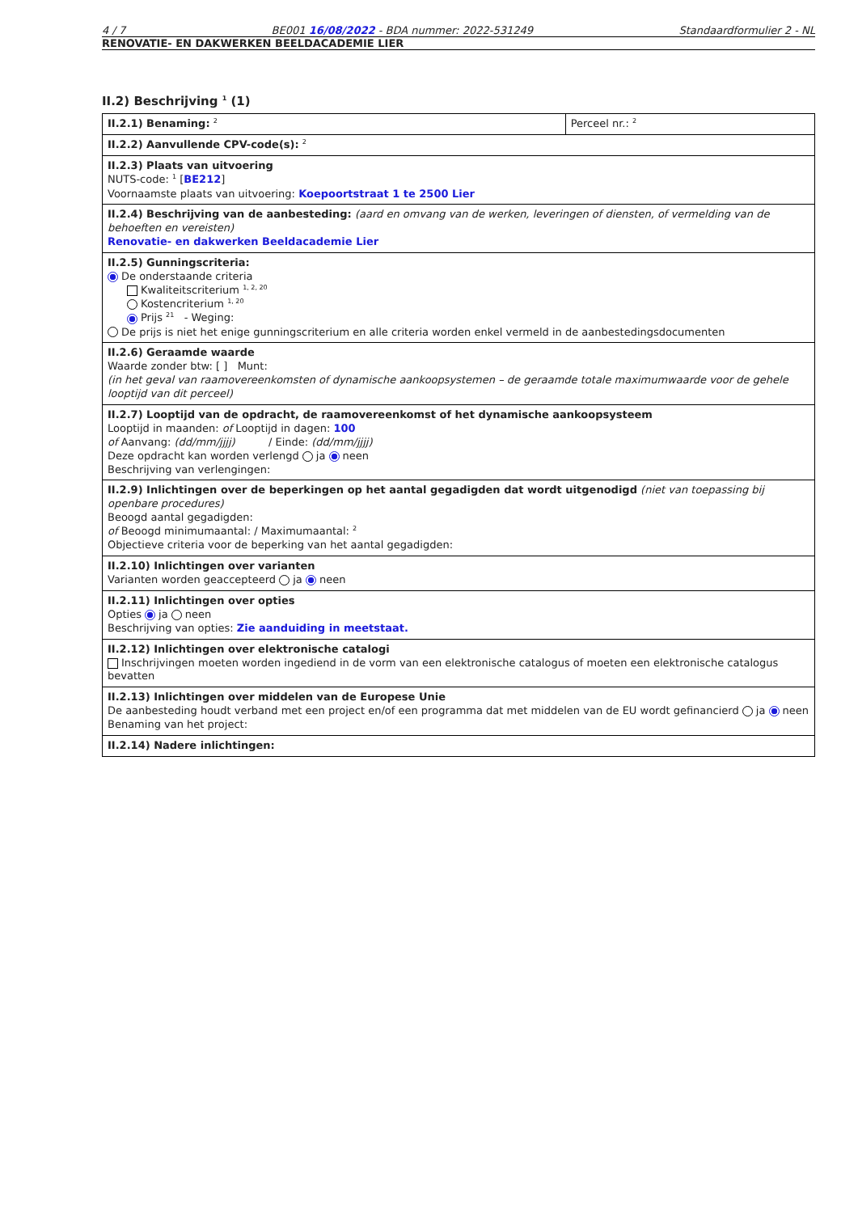4 / 7 BE001 16/08/2022 - BDA nummer: 2022-531249 Standaardformulier 2 - NL
RENOVATIE- EN DAKWERKEN BEELDACADEMIE LIER
II.2) Beschrijving <sup>1</sup> (1)
| II.2.1) Benaming: <sup>2</sup> | Perceel nr.: <sup>2</sup> |
| II.2.2) Aanvullende CPV-code(s): <sup>2</sup> | |
| II.2.3) Plaats van uitvoering NUTS-code: <sup>1</sup> [ BE212 ] Voornaamste plaats van uitvoering: Koepoortstraat 1 te 2500 Lier | |
| II.2.4) Beschrijving van de aanbesteding: (aard en omvang van de werken, leveringen of diensten, of vermelding van de behoeften en vereisten) Renovatie- en dakwerken Beeldacademie Lier | |
| II.2.5) Gunningscriteria: De onderstaande criteria Kwaliteitscriterium <sup>1, 2, 20</sup> Kostencriterium <sup>1, 20</sup> Prijs <sup>21</sup> - Weging: De prijs is niet het enige gunningscriterium en alle criteria worden enkel vermeld in de aanbestedingsdocumenten | |
| II.2.6) Geraamde waarde Waarde zonder btw: [ ] Munt: (in het geval van raamovereenkomsten of dynamische aankoopsystemen – de geraamde totale maximumwaarde voor de gehele looptijd van dit perceel) | |
| II.2.7) Looptijd van de opdracht, de raamovereenkomst of het dynamische aankoopsysteem Looptijd in maanden: of Looptijd in dagen: 100 of Aanvang: (dd/mm/jjjj) / Einde: (dd/mm/jjjj) Deze opdracht kan worden verlengd ja neen Beschrijving van verlengingen: | |
| II.2.9) Inlichtingen over de beperkingen op het aantal gegadigden dat wordt uitgenodigd (niet van toepassing bij openbare procedures) Beoogd aantal gegadigden: of Beoogd minimumaantal: / Maximumaantal: <sup>2</sup> Objectieve criteria voor de beperking van het aantal gegadigden: | |
| II.2.10) Inlichtingen over varianten Varianten worden geaccepteerd ja neen | |
| II.2.11) Inlichtingen over opties Opties ja neen Beschrijving van opties: Zie aanduiding in meetstaat. | |
| II.2.12) Inlichtingen over elektronische catalogi Inschrijvingen moeten worden ingediend in de vorm van een elektronische catalogus of moeten een elektronische catalogus bevatten | |
| II.2.13) Inlichtingen over middelen van de Europese Unie De aanbesteding houdt verband met een project en/of een programma dat met middelen van de EU wordt gefinancierd ja neen Benaming van het project: | |
| II.2.14) Nadere inlichtingen: | |